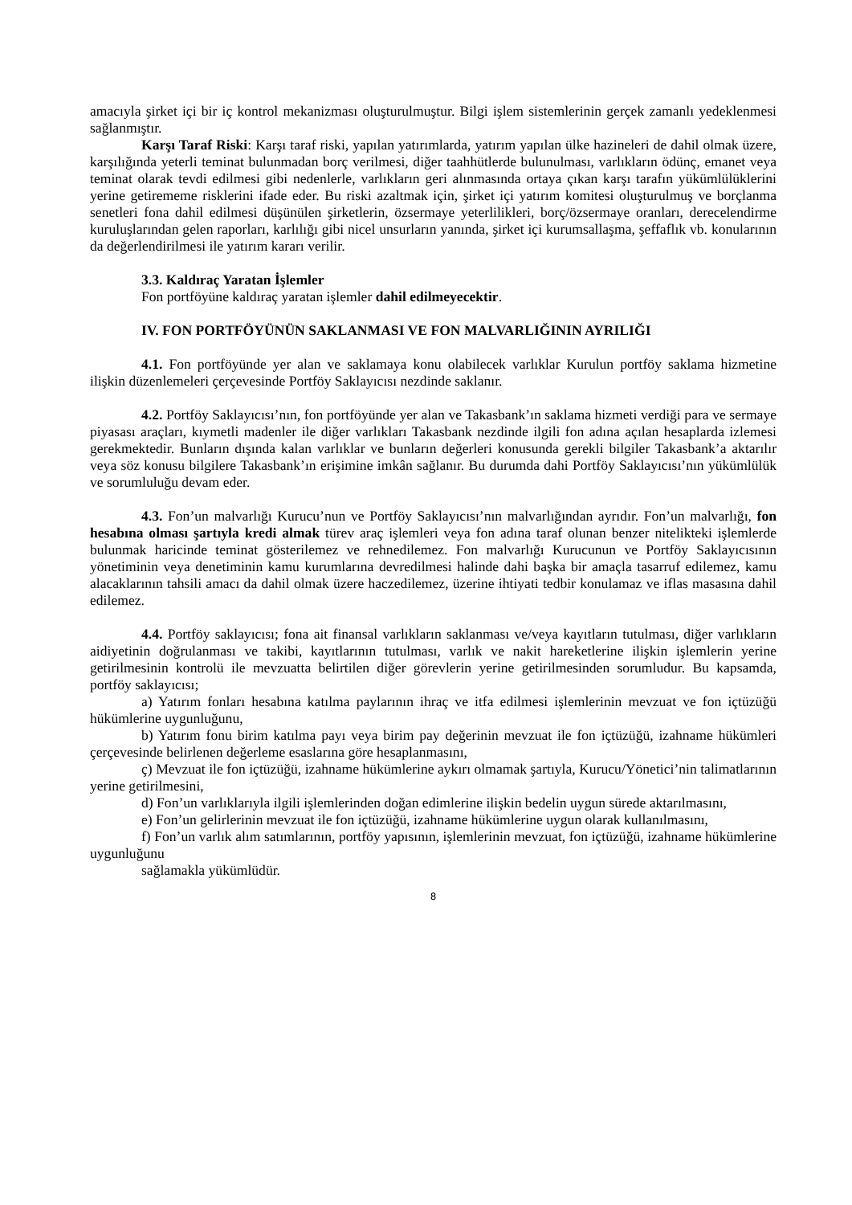amacıyla şirket içi bir iç kontrol mekanizması oluşturulmuştur. Bilgi işlem sistemlerinin gerçek zamanlı yedeklenmesi sağlanmıştır.
Karşı Taraf Riski: Karşı taraf riski, yapılan yatırımlarda, yatırım yapılan ülke hazineleri de dahil olmak üzere, karşılığında yeterli teminat bulunmadan borç verilmesi, diğer taahhütlerde bulunulması, varlıkların ödünç, emanet veya teminat olarak tevdi edilmesi gibi nedenlerle, varlıkların geri alınmasında ortaya çıkan karşı tarafın yükümlülüklerini yerine getirememe risklerini ifade eder. Bu riski azaltmak için, şirket içi yatırım komitesi oluşturulmuş ve borçlanma senetleri fona dahil edilmesi düşünülen şirketlerin, özsermaye yeterlilikleri, borç/özsermaye oranları, derecelendirme kuruluşlarından gelen raporları, karlılığı gibi nicel unsurların yanında, şirket içi kurumsallaşma, şeffaflık vb. konularının da değerlendirilmesi ile yatırım kararı verilir.
3.3. Kaldıraç Yaratan İşlemler
Fon portföyüne kaldıraç yaratan işlemler dahil edilmeyecektir.
IV. FON PORTFÖYÜNÜN SAKLANMASI VE FON MALVARLIĞININ AYRILIĞI
4.1. Fon portföyünde yer alan ve saklamaya konu olabilecek varlıklar Kurulun portföy saklama hizmetine ilişkin düzenlemeleri çerçevesinde Portföy Saklayıcısı nezdinde saklanır.
4.2. Portföy Saklayıcısı’nın, fon portföyünde yer alan ve Takasbank’ın saklama hizmeti verdiği para ve sermaye piyasası araçları, kıymetli madenler ile diğer varlıkları Takasbank nezdinde ilgili fon adına açılan hesaplarda izlemesi gerekmektedir. Bunların dışında kalan varlıklar ve bunların değerleri konusunda gerekli bilgiler Takasbank’a aktarılır veya söz konusu bilgilere Takasbank’ın erişimine imkân sağlanır. Bu durumda dahi Portföy Saklayıcısı’nın yükümlülük ve sorumluluğu devam eder.
4.3. Fon’un malvarlığı Kurucu’nun ve Portföy Saklayıcısı’nın malvarlığından ayrıdır. Fon’un malvarlığı, fon hesabına olması şartıyla kredi almak türev araç işlemleri veya fon adına taraf olunan benzer nitelikteki işlemlerde bulunmak haricinde teminat gösterilemez ve rehnedilemez. Fon malvarlığı Kurucunun ve Portföy Saklayıcısının yönetiminin veya denetiminin kamu kurumlarına devredilmesi halinde dahi başka bir amaçla tasarruf edilemez, kamu alacaklarının tahsili amacı da dahil olmak üzere haczedilemez, üzerine ihtiyati tedbir konulamaz ve iflas masasına dahil edilemez.
4.4. Portföy saklayıcısı; fona ait finansal varlıkların saklanması ve/veya kayıtların tutulması, diğer varlıkların aidiyetinin doğrulanması ve takibi, kayıtlarının tutulması, varlık ve nakit hareketlerine ilişkin işlemlerin yerine getirilmesinin kontrolü ile mevzuatta belirtilen diğer görevlerin yerine getirilmesinden sorumludur. Bu kapsamda, portföy saklayıcısı;
a) Yatırım fonları hesabına katılma paylarının ihraç ve itfa edilmesi işlemlerinin mevzuat ve fon içtüzüğü hükümlerine uygunluğunu,
b) Yatırım fonu birim katılma payı veya birim pay değerinin mevzuat ile fon içtüzüğü, izahname hükümleri çerçevesinde belirlenen değerleme esaslarına göre hesaplanmasını,
ç) Mevzuat ile fon içtüzüğü, izahname hükümlerine aykırı olmamak şartıyla, Kurucu/Yönetici’nin talimatlarının yerine getirilmesini,
d) Fon’un varlıklarıyla ilgili işlemlerinden doğan edimlerine ilişkin bedelin uygun sürede aktarılmasını,
e) Fon’un gelirlerinin mevzuat ile fon içtüzüğü, izahname hükümlerine uygun olarak kullanılmasını,
f) Fon’un varlık alım satımlarının, portföy yapısının, işlemlerinin mevzuat, fon içtüzüğü, izahname hükümlerine uygunluğunu
sağlamakla yükümlüdür.
8